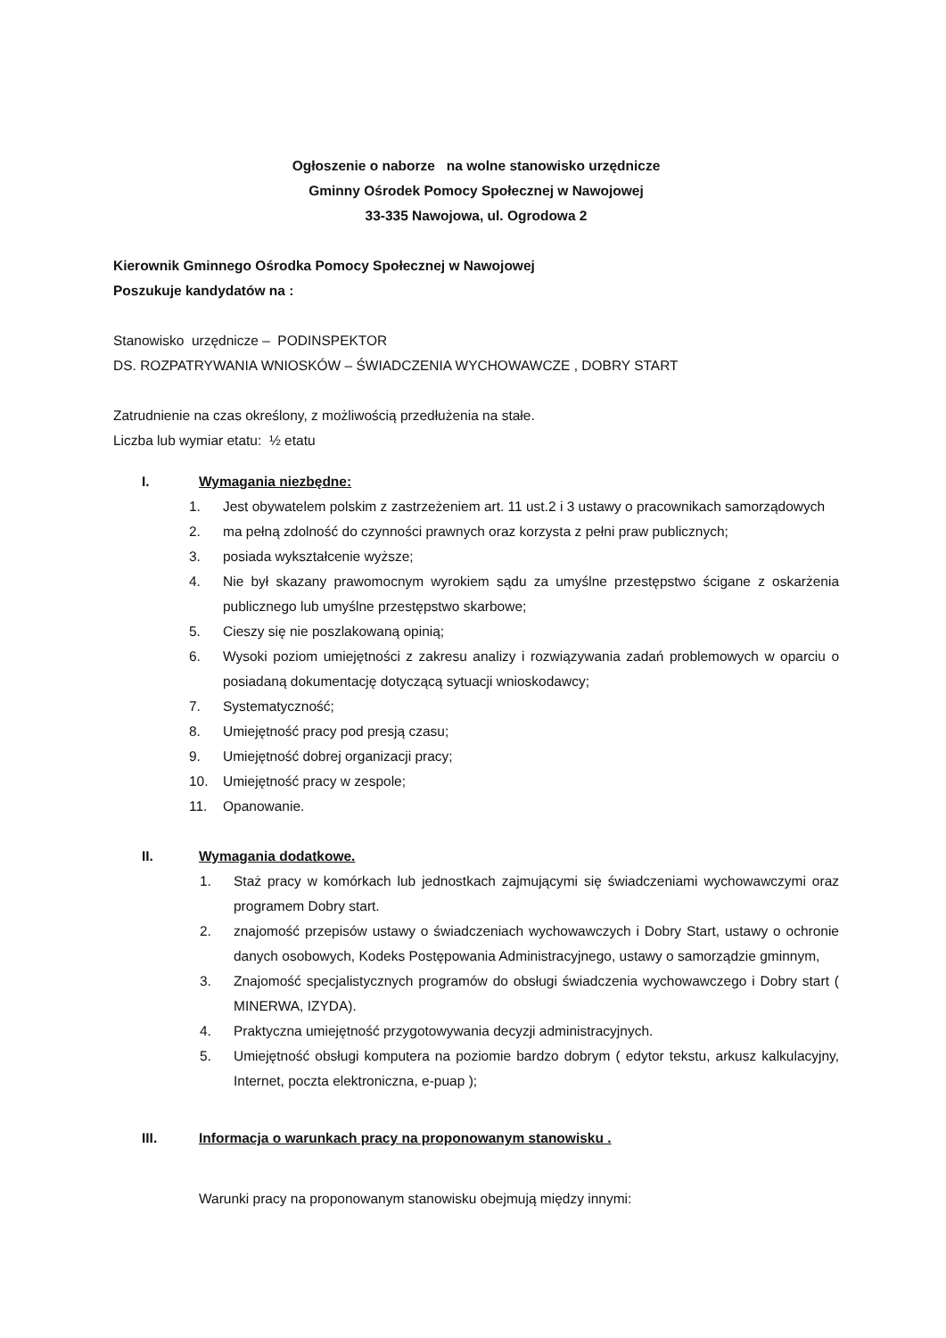Ogłoszenie o naborze na wolne stanowisko urzędnicze
Gminny Ośrodek Pomocy Społecznej w Nawojowej
33-335 Nawojowa, ul. Ogrodowa 2
Kierownik Gminnego Ośrodka Pomocy Społecznej w Nawojowej
Poszukuje kandydatów na :
Stanowisko urzędnicze – PODINSPEKTOR
DS. ROZPATRYWANIA WNIOSKÓW – ŚWIADCZENIA WYCHOWAWCZE , DOBRY START
Zatrudnienie na czas określony, z możliwością przedłużenia na stałe.
Liczba lub wymiar etatu: ½ etatu
I. Wymagania niezbędne:
1. Jest obywatelem polskim z zastrzeżeniem art. 11 ust.2 i 3 ustawy o pracownikach samorządowych
2. ma pełną zdolność do czynności prawnych oraz korzysta z pełni praw publicznych;
3. posiada wykształcenie wyższe;
4. Nie był skazany prawomocnym wyrokiem sądu za umyślne przestępstwo ścigane z oskarżenia publicznego lub umyślne przestępstwo skarbowe;
5. Cieszy się nie poszlakowaną opinią;
6. Wysoki poziom umiejętności z zakresu analizy i rozwiązywania zadań problemowych w oparciu o posiadaną dokumentację dotyczącą sytuacji wnioskodawcy;
7. Systematyczność;
8. Umiejętność pracy pod presją czasu;
9. Umiejętność dobrej organizacji pracy;
10. Umiejętność pracy w zespole;
11. Opanowanie.
II. Wymagania dodatkowe.
1. Staż pracy w komórkach lub jednostkach zajmującymi się świadczeniami wychowawczymi oraz programem Dobry start.
2. znajomość przepisów ustawy o świadczeniach wychowawczych i Dobry Start, ustawy o ochronie danych osobowych, Kodeks Postępowania Administracyjnego, ustawy o samorządzie gminnym,
3. Znajomość specjalistycznych programów do obsługi świadczenia wychowawczego i Dobry start ( MINERWA, IZYDA).
4. Praktyczna umiejętność przygotowywania decyzji administracyjnych.
5. Umiejętność obsługi komputera na poziomie bardzo dobrym ( edytor tekstu, arkusz kalkulacyjny, Internet, poczta elektroniczna, e-puap );
III. Informacja o warunkach pracy na proponowanym stanowisku .
Warunki pracy na proponowanym stanowisku obejmują między innymi: